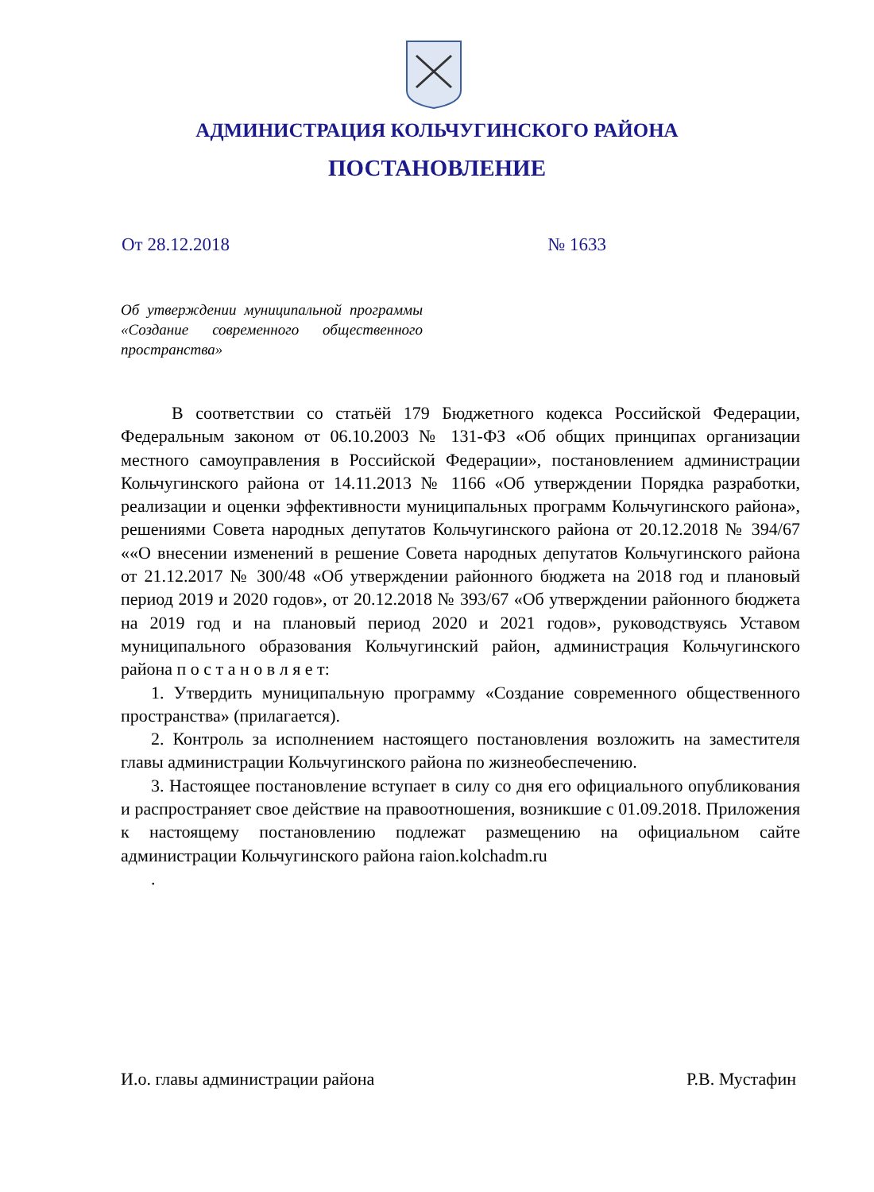АДМИНИСТРАЦИЯ КОЛЬЧУГИНСКОГО РАЙОНА
ПОСТАНОВЛЕНИЕ
От 28.12.2018 № 1633
Об утверждении муниципальной программы «Создание современного общественного пространства»
В соответствии со статьёй 179 Бюджетного кодекса Российской Федерации, Федеральным законом от 06.10.2003 № 131-ФЗ «Об общих принципах организации местного самоуправления в Российской Федерации», постановлением администрации Кольчугинского района от 14.11.2013 № 1166 «Об утверждении Порядка разработки, реализации и оценки эффективности муниципальных программ Кольчугинского района», решениями Совета народных депутатов Кольчугинского района от 20.12.2018 № 394/67 ««О внесении изменений в решение Совета народных депутатов Кольчугинского района от 21.12.2017 № 300/48 «Об утверждении районного бюджета на 2018 год и плановый период 2019 и 2020 годов», от 20.12.2018 № 393/67 «Об утверждении районного бюджета на 2019 год и на плановый период 2020 и 2021 годов», руководствуясь Уставом муниципального образования Кольчугинский район, администрация Кольчугинского района п о с т а н о в л я е т:
1. Утвердить муниципальную программу «Создание современного общественного пространства» (прилагается).
2. Контроль за исполнением настоящего постановления возложить на заместителя главы администрации Кольчугинского района по жизнеобеспечению.
3. Настоящее постановление вступает в силу со дня его официального опубликования и распространяет свое действие на правоотношения, возникшие с 01.09.2018. Приложения к настоящему постановлению подлежат размещению на официальном сайте администрации Кольчугинского района raion.kolchadm.ru
.
И.о. главы администрации района Р.В. Мустафин